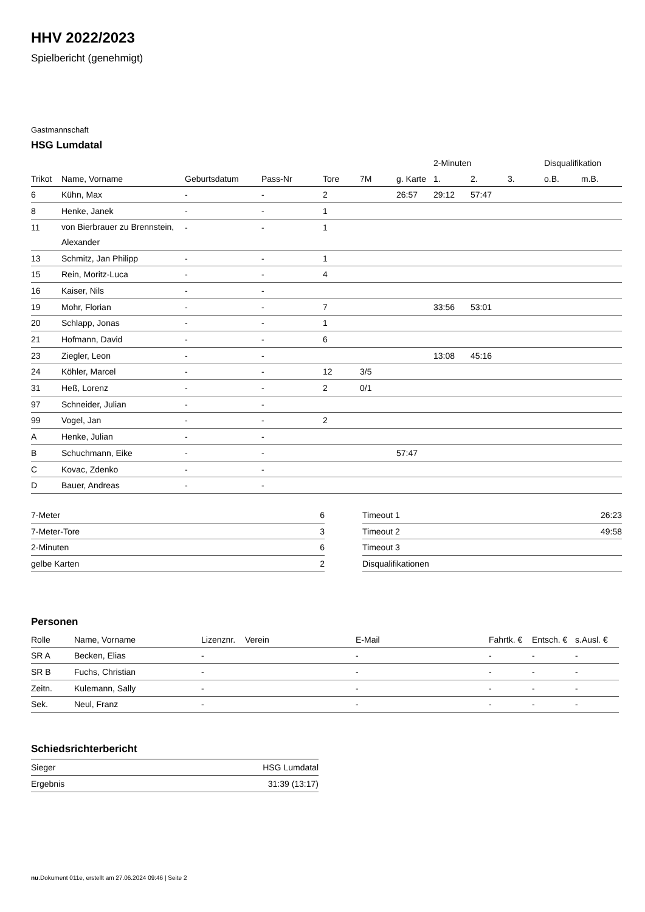HHV 2022/2023
Spielbericht (genehmigt)
Gastmannschaft
HSG Lumdatal
| | | | | | | | 2-Minuten | | | Disqualifikation | |
| --- | --- | --- | --- | --- | --- | --- | --- | --- | --- | --- | --- |
| Trikot | Name, Vorname | Geburtsdatum | Pass-Nr | Tore | 7M | g. Karte | 1. | 2. | 3. | o.B. | m.B. |
| 6 | Kühn, Max | - | - | 2 | | 26:57 | 29:12 | 57:47 | | | |
| 8 | Henke, Janek | - | - | 1 | | | | | | | |
| 11 | von Bierbrauer zu Brennstein, Alexander | - | - | 1 | | | | | | | |
| 13 | Schmitz, Jan Philipp | - | - | 1 | | | | | | | |
| 15 | Rein, Moritz-Luca | - | - | 4 | | | | | | | |
| 16 | Kaiser, Nils | - | - | | | | | | | | |
| 19 | Mohr, Florian | - | - | 7 | | | 33:56 | 53:01 | | | |
| 20 | Schlapp, Jonas | - | - | 1 | | | | | | | |
| 21 | Hofmann, David | - | - | 6 | | | | | | | |
| 23 | Ziegler, Leon | - | - | | | | 13:08 | 45:16 | | | |
| 24 | Köhler, Marcel | - | - | 12 | 3/5 | | | | | | |
| 31 | Heß, Lorenz | - | - | 2 | 0/1 | | | | | | |
| 97 | Schneider, Julian | - | - | | | | | | | | |
| 99 | Vogel, Jan | - | - | 2 | | | | | | | |
| A | Henke, Julian | - | - | | | | | | | | |
| B | Schuchmann, Eike | - | - | | | 57:47 | | | | | |
| C | Kovac, Zdenko | - | - | | | | | | | | |
| D | Bauer, Andreas | - | - | | | | | | | | |
| 7-Meter | 6 |
| 7-Meter-Tore | 3 |
| 2-Minuten | 6 |
| gelbe Karten | 2 |
| Timeout 1 | 26:23 |
| Timeout 2 | 49:58 |
| Timeout 3 | |
| Disqualifikationen | |
Personen
| Rolle | Name, Vorname | Lizenznr. | Verein | E-Mail | Fahrtk. € | Entsch. € | s.Ausl. € |
| --- | --- | --- | --- | --- | --- | --- | --- |
| SR A | Becken, Elias | - | | - | - | - | - |
| SR B | Fuchs, Christian | - | | - | - | - | - |
| Zeitn. | Kulemann, Sally | - | | - | - | - | - |
| Sek. | Neul, Franz | - | | - | - | - | - |
Schiedsrichterbericht
| Sieger | HSG Lumdatal |
| Ergebnis | 31:39 (13:17) |
nu.Dokument 011e, erstellt am 27.06.2024 09:46 | Seite 2